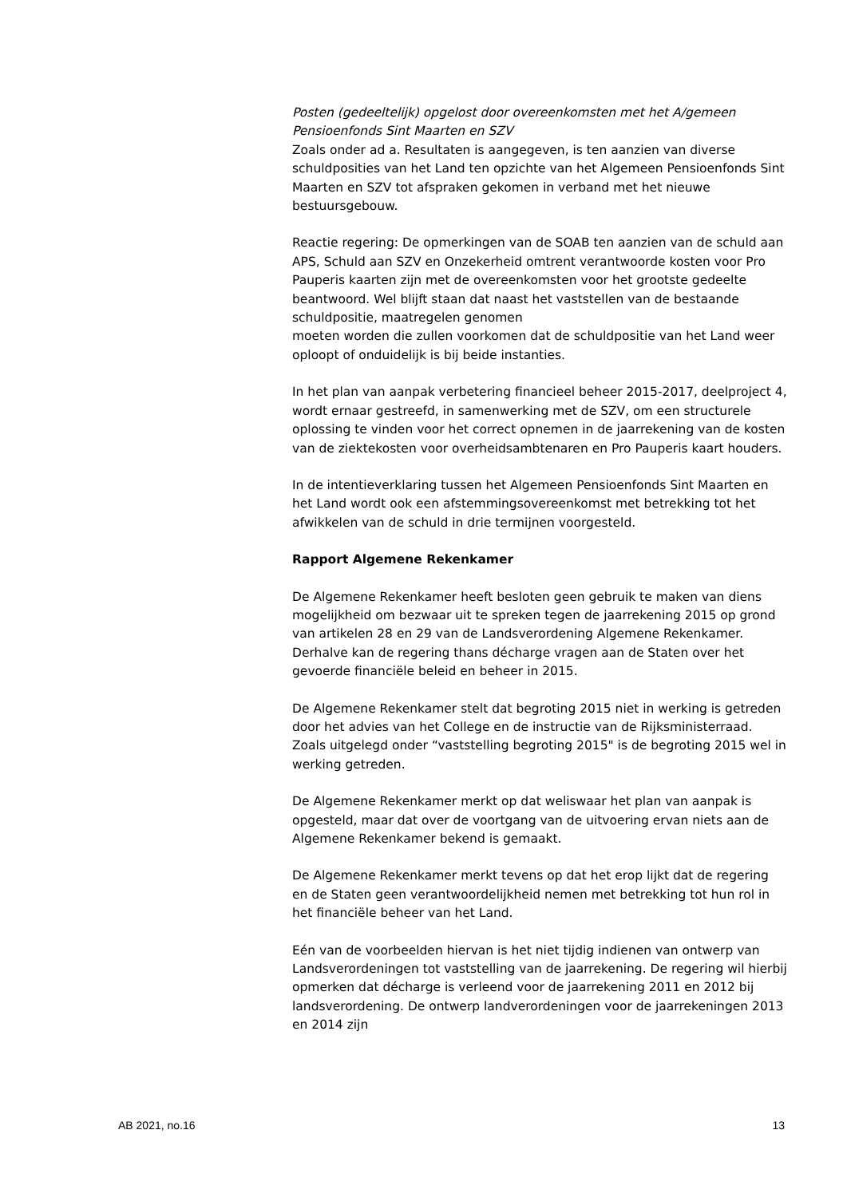Posten (gedeeltelijk) opgelost door overeenkomsten met het A/gemeen Pensioenfonds Sint Maarten en SZV
Zoals onder ad a. Resultaten is aangegeven, is ten aanzien van diverse schuldposities van het Land ten opzichte van het Algemeen Pensioenfonds Sint Maarten en SZV tot afspraken gekomen in verband met het nieuwe bestuursgebouw.
Reactie regering: De opmerkingen van de SOAB ten aanzien van de schuld aan APS, Schuld aan SZV en Onzekerheid omtrent verantwoorde kosten voor Pro Pauperis kaarten zijn met de overeenkomsten voor het grootste gedeelte beantwoord. Wel blijft staan dat naast het vaststellen van de bestaande schuldpositie, maatregelen genomen
moeten worden die zullen voorkomen dat de schuldpositie van het Land weer oploopt of onduidelijk is bij beide instanties.
In het plan van aanpak verbetering financieel beheer 2015-2017, deelproject 4, wordt ernaar gestreefd, in samenwerking met de SZV, om een structurele oplossing te vinden voor het correct opnemen in de jaarrekening van de kosten van de ziektekosten voor overheidsambtenaren en Pro Pauperis kaart houders.
In de intentieverklaring tussen het Algemeen Pensioenfonds Sint Maarten en het Land wordt ook een afstemmingsovereenkomst met betrekking tot het afwikkelen van de schuld in drie termijnen voorgesteld.
Rapport Algemene Rekenkamer
De Algemene Rekenkamer heeft besloten geen gebruik te maken van diens mogelijkheid om bezwaar uit te spreken tegen de jaarrekening 2015 op grond van artikelen 28 en 29 van de Landsverordening Algemene Rekenkamer. Derhalve kan de regering thans décharge vragen aan de Staten over het gevoerde financiële beleid en beheer in 2015.
De Algemene Rekenkamer stelt dat begroting 2015 niet in werking is getreden door het advies van het College en de instructie van de Rijksministerraad. Zoals uitgelegd onder “vaststelling begroting 2015" is de begroting 2015 wel in werking getreden.
De Algemene Rekenkamer merkt op dat weliswaar het plan van aanpak is opgesteld, maar dat over de voortgang van de uitvoering ervan niets aan de Algemene Rekenkamer bekend is gemaakt.
De Algemene Rekenkamer merkt tevens op dat het erop lijkt dat de regering en de Staten geen verantwoordelijkheid nemen met betrekking tot hun rol in het financiële beheer van het Land.
Eén van de voorbeelden hiervan is het niet tijdig indienen van ontwerp van Landsverordeningen tot vaststelling van de jaarrekening. De regering wil hierbij opmerken dat décharge is verleend voor de jaarrekening 2011 en 2012 bij landsverordening. De ontwerp landverordeningen voor de jaarrekeningen 2013 en 2014 zijn
AB 2021, no.16 13